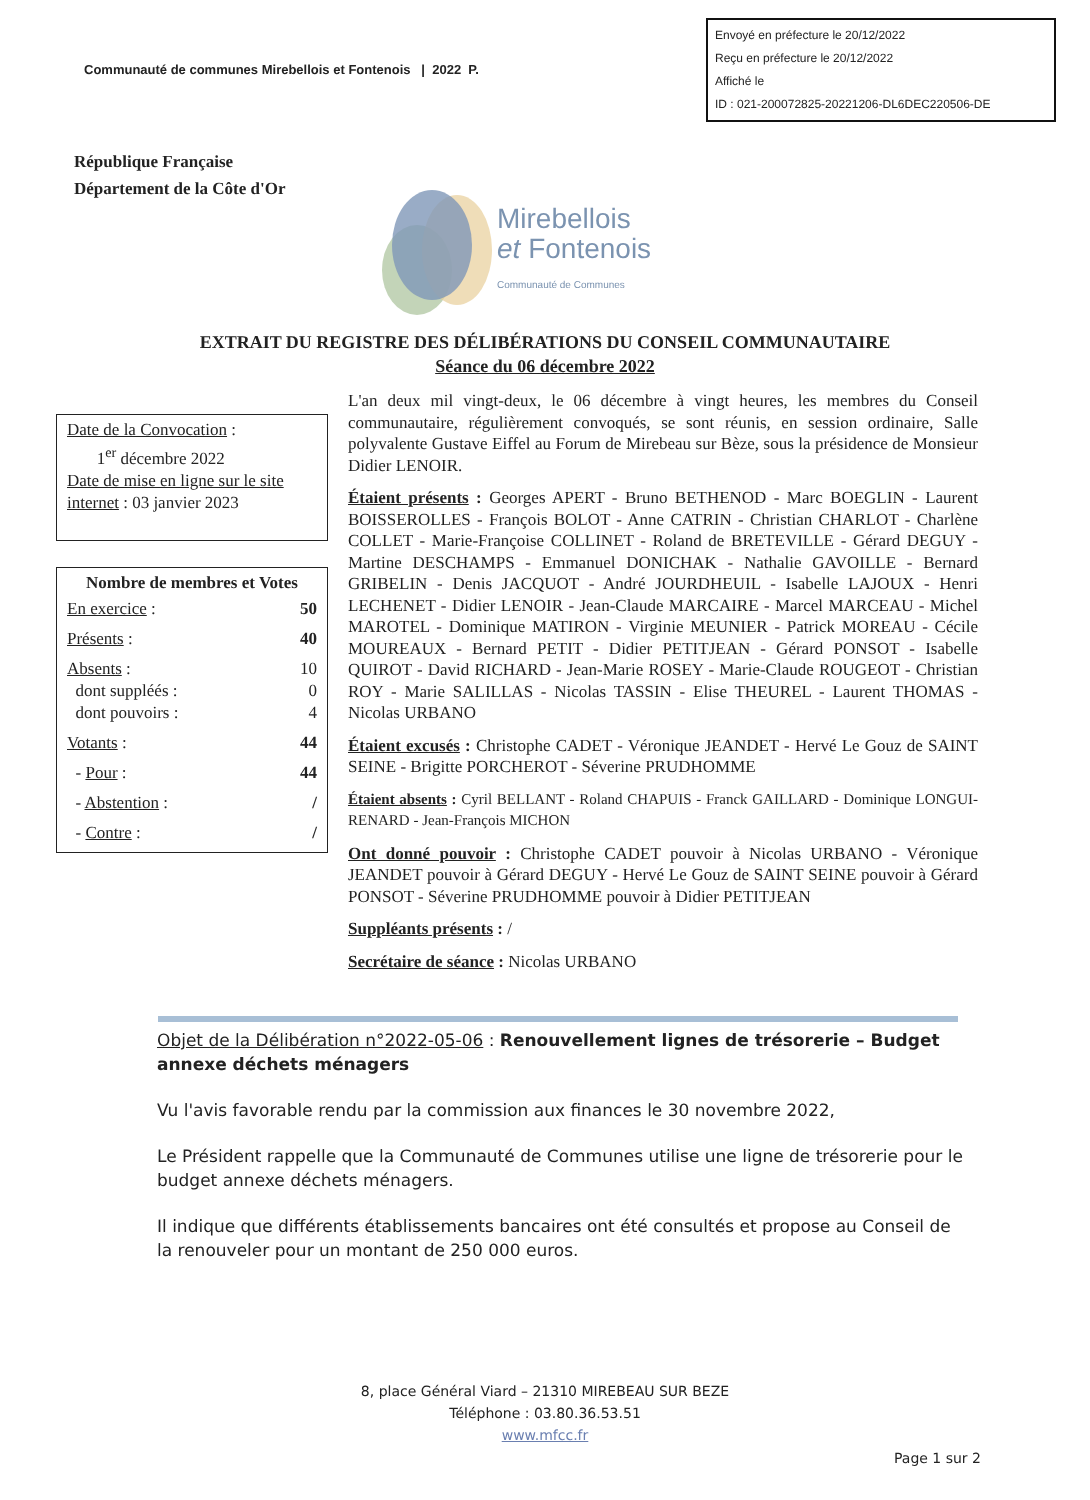Envoyé en préfecture le 20/12/2022
Reçu en préfecture le 20/12/2022
Affiché le
ID : 021-200072825-20221206-DL6DEC220506-DE
Communauté de communes Mirebellois et Fontenois | 2022 P.
République Française
Département de la Côte d'Or
Mirebellois
et Fontenois
Communauté de Communes
EXTRAIT DU REGISTRE DES DÉLIBÉRATIONS DU CONSEIL COMMUNAUTAIRE
Séance du 06 décembre 2022
Date de la Convocation :
1<sup>er</sup> décembre 2022
Date de mise en ligne sur le site internet : 03 janvier 2023
Nombre de membres et Votes
| En exercice : | 50 |
| Présents : | 40 |
| Absents : dont suppléés : dont pouvoirs : | 10 0 4 |
| Votants : | 44 |
| - Pour : | 44 |
| - Abstention : | / |
| - Contre : | / |
L'an deux mil vingt-deux, le 06 décembre à vingt heures, les membres du Conseil communautaire, régulièrement convoqués, se sont réunis, en session ordinaire, Salle polyvalente Gustave Eiffel au Forum de Mirebeau sur Bèze, sous la présidence de Monsieur Didier LENOIR.
Étaient présents : Georges APERT - Bruno BETHENOD - Marc BOEGLIN - Laurent BOISSEROLLES - François BOLOT - Anne CATRIN - Christian CHARLOT - Charlène COLLET - Marie-Françoise COLLINET - Roland de BRETEVILLE - Gérard DEGUY - Martine DESCHAMPS - Emmanuel DONICHAK - Nathalie GAVOILLE - Bernard GRIBELIN - Denis JACQUOT - André JOURDHEUIL - Isabelle LAJOUX - Henri LECHENET - Didier LENOIR - Jean-Claude MARCAIRE - Marcel MARCEAU - Michel MAROTEL - Dominique MATIRON - Virginie MEUNIER - Patrick MOREAU - Cécile MOUREAUX - Bernard PETIT - Didier PETITJEAN - Gérard PONSOT - Isabelle QUIROT - David RICHARD - Jean-Marie ROSEY - Marie-Claude ROUGEOT - Christian ROY - Marie SALILLAS - Nicolas TASSIN - Elise THEUREL - Laurent THOMAS - Nicolas URBANO
Étaient excusés : Christophe CADET - Véronique JEANDET - Hervé Le Gouz de SAINT SEINE - Brigitte PORCHEROT - Séverine PRUDHOMME
Étaient absents : Cyril BELLANT - Roland CHAPUIS - Franck GAILLARD - Dominique LONGUI-RENARD - Jean-François MICHON
Ont donné pouvoir : Christophe CADET pouvoir à Nicolas URBANO - Véronique JEANDET pouvoir à Gérard DEGUY - Hervé Le Gouz de SAINT SEINE pouvoir à Gérard PONSOT - Séverine PRUDHOMME pouvoir à Didier PETITJEAN
Suppléants présents : /
Secrétaire de séance : Nicolas URBANO
Objet de la Délibération n°2022-05-06 : Renouvellement lignes de trésorerie – Budget annexe déchets ménagers
Vu l'avis favorable rendu par la commission aux finances le 30 novembre 2022,
Le Président rappelle que la Communauté de Communes utilise une ligne de trésorerie pour le budget annexe déchets ménagers.
Il indique que différents établissements bancaires ont été consultés et propose au Conseil de la renouveler pour un montant de 250 000 euros.
8, place Général Viard – 21310 MIREBEAU SUR BEZE
Téléphone : 03.80.36.53.51
www.mfcc.fr
Page 1 sur 2